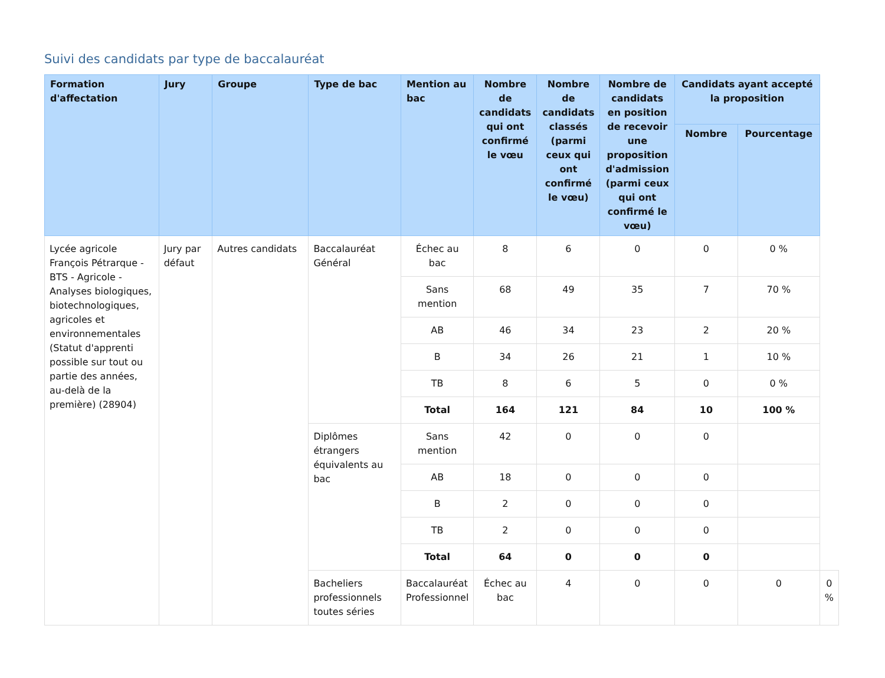Suivi des candidats par type de baccalauréat
| Formation d'affectation | Jury | Groupe | Type de bac | Mention au bac | Nombre de candidats qui ont confirmé le vœu | Nombre de candidats classés (parmi ceux qui ont confirmé le vœu) | Nombre de candidats en position de recevoir une proposition d'admission (parmi ceux qui ont confirmé le vœu) | Candidats ayant accepté la proposition | | |
| --- | --- | --- | --- | --- | --- | --- | --- | --- | --- | --- |
| | | | | | | | | Nombre | Pourcentage | |
| Lycée agricole François Pétrarque - BTS - Agricole - Analyses biologiques, biotechnologiques, agricoles et environnementales (Statut d'apprenti possible sur tout ou partie des années, au-delà de la première) (28904) | Jury par défaut | Autres candidats | Baccalauréat Général | Échec au bac | 8 | 6 | 0 | 0 | 0 % | |
| | | | | Sans mention | 68 | 49 | 35 | 7 | 70 % | |
| | | | | AB | 46 | 34 | 23 | 2 | 20 % | |
| | | | | B | 34 | 26 | 21 | 1 | 10 % | |
| | | | | TB | 8 | 6 | 5 | 0 | 0 % | |
| | | | | Total | 164 | 121 | 84 | 10 | 100 % | |
| | | | Diplômes étrangers équivalents au bac | Sans mention | 42 | 0 | 0 | 0 | | |
| | | | | AB | 18 | 0 | 0 | 0 | | |
| | | | | B | 2 | 0 | 0 | 0 | | |
| | | | | TB | 2 | 0 | 0 | 0 | | |
| | | | | Total | 64 | 0 | 0 | 0 | | |
| | | | Bacheliers professionnels toutes séries | Baccalauréat Professionnel | Échec au bac | 4 | 0 | 0 | 0 | 0 % |